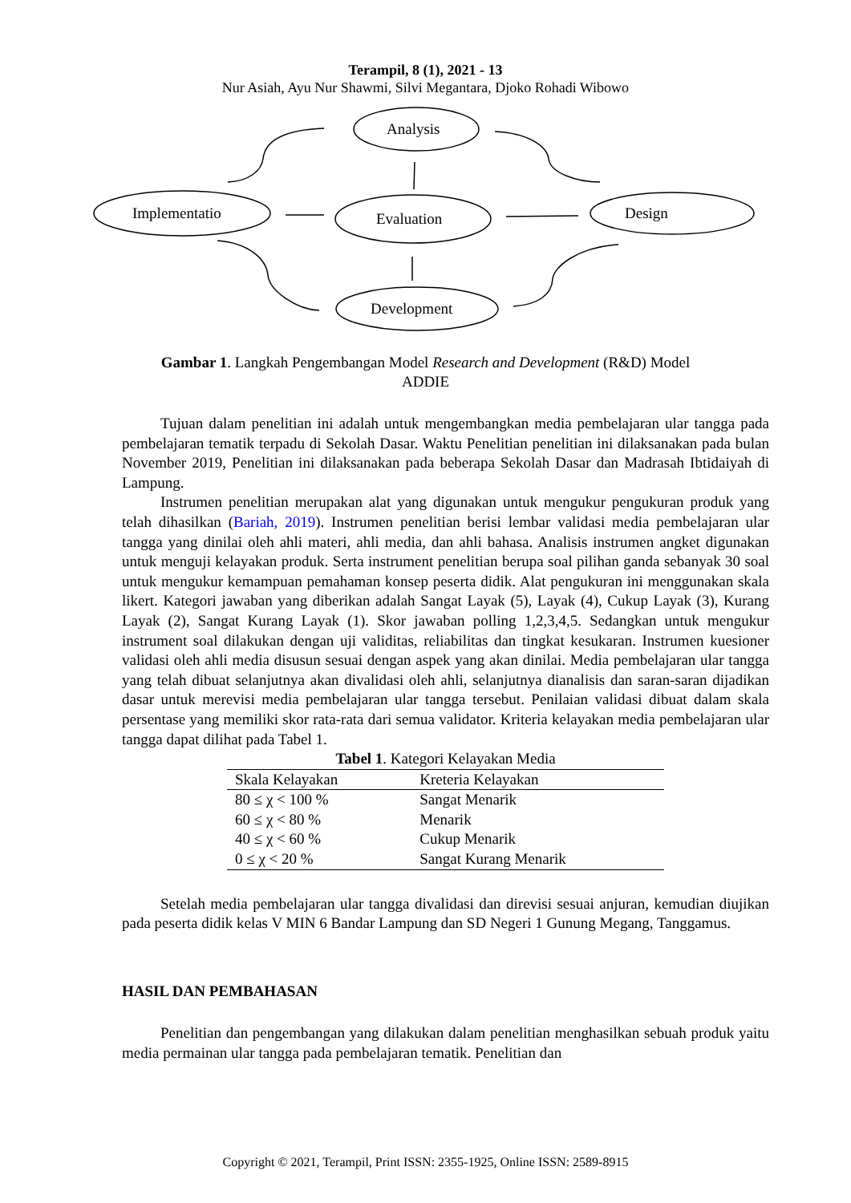Terampil, 8 (1), 2021 - 13
Nur Asiah, Ayu Nur Shawmi, Silvi Megantara, Djoko Rohadi Wibowo
Analysis
Implementatio Evaluation Design
Development
Gambar 1. Langkah Pengembangan Model Research and Development (R&D) Model ADDIE
Tujuan dalam penelitian ini adalah untuk mengembangkan media pembelajaran ular tangga pada pembelajaran tematik terpadu di Sekolah Dasar. Waktu Penelitian penelitian ini dilaksanakan pada bulan November 2019, Penelitian ini dilaksanakan pada beberapa Sekolah Dasar dan Madrasah Ibtidaiyah di Lampung.
Instrumen penelitian merupakan alat yang digunakan untuk mengukur pengukuran produk yang telah dihasilkan (Bariah, 2019). Instrumen penelitian berisi lembar validasi media pembelajaran ular tangga yang dinilai oleh ahli materi, ahli media, dan ahli bahasa. Analisis instrumen angket digunakan untuk menguji kelayakan produk. Serta instrument penelitian berupa soal pilihan ganda sebanyak 30 soal untuk mengukur kemampuan pemahaman konsep peserta didik. Alat pengukuran ini menggunakan skala likert. Kategori jawaban yang diberikan adalah Sangat Layak (5), Layak (4), Cukup Layak (3), Kurang Layak (2), Sangat Kurang Layak (1). Skor jawaban polling 1,2,3,4,5. Sedangkan untuk mengukur instrument soal dilakukan dengan uji validitas, reliabilitas dan tingkat kesukaran. Instrumen kuesioner validasi oleh ahli media disusun sesuai dengan aspek yang akan dinilai. Media pembelajaran ular tangga yang telah dibuat selanjutnya akan divalidasi oleh ahli, selanjutnya dianalisis dan saran-saran dijadikan dasar untuk merevisi media pembelajaran ular tangga tersebut. Penilaian validasi dibuat dalam skala persentase yang memiliki skor rata-rata dari semua validator. Kriteria kelayakan media pembelajaran ular tangga dapat dilihat pada Tabel 1.
Tabel 1. Kategori Kelayakan Media
| Skala Kelayakan | Kreteria Kelayakan |
| --- | --- |
| 80 ≤ χ < 100 % | Sangat Menarik |
| 60 ≤ χ < 80 % | Menarik |
| 40 ≤ χ < 60 % | Cukup Menarik |
| 0 ≤ χ < 20 % | Sangat Kurang Menarik |
Setelah media pembelajaran ular tangga divalidasi dan direvisi sesuai anjuran, kemudian diujikan pada peserta didik kelas V MIN 6 Bandar Lampung dan SD Negeri 1 Gunung Megang, Tanggamus.
HASIL DAN PEMBAHASAN
Penelitian dan pengembangan yang dilakukan dalam penelitian menghasilkan sebuah produk yaitu media permainan ular tangga pada pembelajaran tematik. Penelitian dan
Copyright © 2021, Terampil, Print ISSN: 2355-1925, Online ISSN: 2589-8915